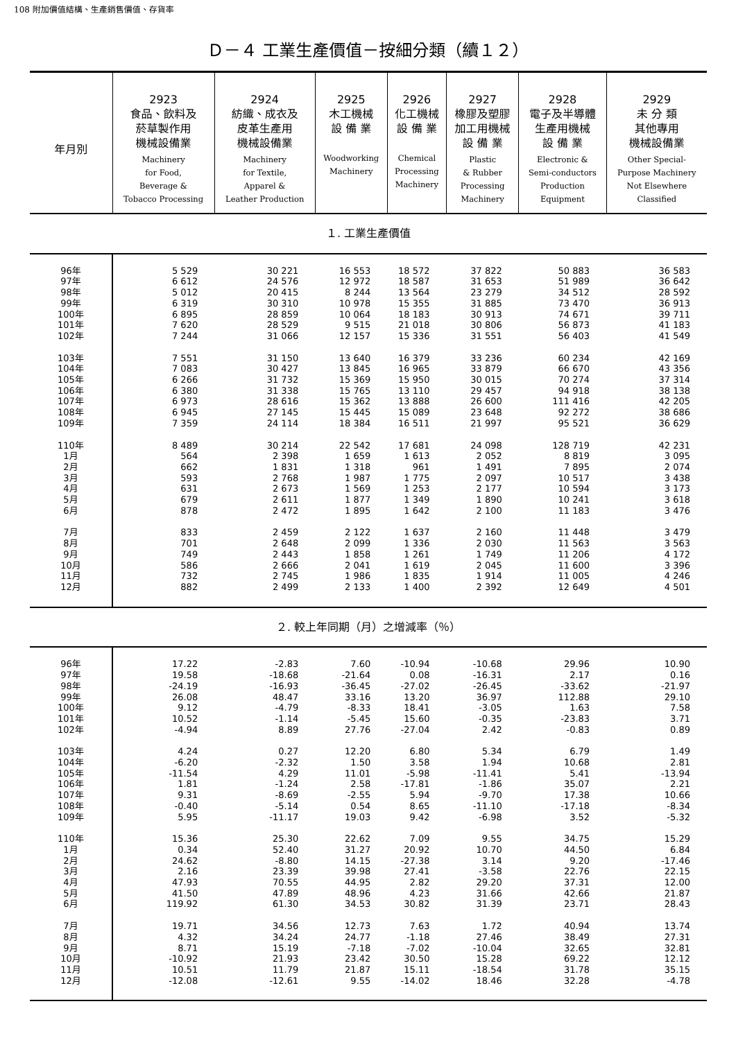108 附加價值結構、生產銷售價值、存貨率
Ｄ－４ 工業生產價值－按細分類（續１２）
| 年月別 | 2923 食品、飲料及 菸草製作用 機械設備業 Machinery for Food, Beverage & Tobacco Processing | 2924 紡織、成衣及 皮革生產用 機械設備業 Machinery for Textile, Apparel & Leather Production | 2925 木工機械 設 備 業 Woodworking Machinery | 2926 化工機械 設 備 業 Chemical Processing Machinery | 2927 橡膠及塑膠 加工用機械 設 備 業 Plastic & Rubber Processing Machinery | 2928 電子及半導體 生產用機械 設 備 業 Electronic & Semi-conductors Production Equipment | 2929 未 分 類 其他專用 機械設備業 Other Special- Purpose Machinery Not Elsewhere Classified |
| --- | --- | --- | --- | --- | --- | --- | --- |
| １. 工業生產價值 | | | | | | | |
| 96年 | 5 529 | 30 221 | 16 553 | 18 572 | 37 822 | 50 883 | 36 583 |
| 97年 | 6 612 | 24 576 | 12 972 | 18 587 | 31 653 | 51 989 | 36 642 |
| 98年 | 5 012 | 20 415 | 8 244 | 13 564 | 23 279 | 34 512 | 28 592 |
| 99年 | 6 319 | 30 310 | 10 978 | 15 355 | 31 885 | 73 470 | 36 913 |
| 100年 | 6 895 | 28 859 | 10 064 | 18 183 | 30 913 | 74 671 | 39 711 |
| 101年 | 7 620 | 28 529 | 9 515 | 21 018 | 30 806 | 56 873 | 41 183 |
| 102年 | 7 244 | 31 066 | 12 157 | 15 336 | 31 551 | 56 403 | 41 549 |
| 103年 | 7 551 | 31 150 | 13 640 | 16 379 | 33 236 | 60 234 | 42 169 |
| 104年 | 7 083 | 30 427 | 13 845 | 16 965 | 33 879 | 66 670 | 43 356 |
| 105年 | 6 266 | 31 732 | 15 369 | 15 950 | 30 015 | 70 274 | 37 314 |
| 106年 | 6 380 | 31 338 | 15 765 | 13 110 | 29 457 | 94 918 | 38 138 |
| 107年 | 6 973 | 28 616 | 15 362 | 13 888 | 26 600 | 111 416 | 42 205 |
| 108年 | 6 945 | 27 145 | 15 445 | 15 089 | 23 648 | 92 272 | 38 686 |
| 109年 | 7 359 | 24 114 | 18 384 | 16 511 | 21 997 | 95 521 | 36 629 |
| 110年 | 8 489 | 30 214 | 22 542 | 17 681 | 24 098 | 128 719 | 42 231 |
| 1月 | 564 | 2 398 | 1 659 | 1 613 | 2 052 | 8 819 | 3 095 |
| 2月 | 662 | 1 831 | 1 318 | 961 | 1 491 | 7 895 | 2 074 |
| 3月 | 593 | 2 768 | 1 987 | 1 775 | 2 097 | 10 517 | 3 438 |
| 4月 | 631 | 2 673 | 1 569 | 1 253 | 2 177 | 10 594 | 3 173 |
| 5月 | 679 | 2 611 | 1 877 | 1 349 | 1 890 | 10 241 | 3 618 |
| 6月 | 878 | 2 472 | 1 895 | 1 642 | 2 100 | 11 183 | 3 476 |
| 7月 | 833 | 2 459 | 2 122 | 1 637 | 2 160 | 11 448 | 3 479 |
| 8月 | 701 | 2 648 | 2 099 | 1 336 | 2 030 | 11 563 | 3 563 |
| 9月 | 749 | 2 443 | 1 858 | 1 261 | 1 749 | 11 206 | 4 172 |
| 10月 | 586 | 2 666 | 2 041 | 1 619 | 2 045 | 11 600 | 3 396 |
| 11月 | 732 | 2 745 | 1 986 | 1 835 | 1 914 | 11 005 | 4 246 |
| 12月 | 882 | 2 499 | 2 133 | 1 400 | 2 392 | 12 649 | 4 501 |
| ２. 較上年同期（月）之增減率（％） | | | | | | | |
| 96年 | 17.22 | -2.83 | 7.60 | -10.94 | -10.68 | 29.96 | 10.90 |
| 97年 | 19.58 | -18.68 | -21.64 | 0.08 | -16.31 | 2.17 | 0.16 |
| 98年 | -24.19 | -16.93 | -36.45 | -27.02 | -26.45 | -33.62 | -21.97 |
| 99年 | 26.08 | 48.47 | 33.16 | 13.20 | 36.97 | 112.88 | 29.10 |
| 100年 | 9.12 | -4.79 | -8.33 | 18.41 | -3.05 | 1.63 | 7.58 |
| 101年 | 10.52 | -1.14 | -5.45 | 15.60 | -0.35 | -23.83 | 3.71 |
| 102年 | -4.94 | 8.89 | 27.76 | -27.04 | 2.42 | -0.83 | 0.89 |
| 103年 | 4.24 | 0.27 | 12.20 | 6.80 | 5.34 | 6.79 | 1.49 |
| 104年 | -6.20 | -2.32 | 1.50 | 3.58 | 1.94 | 10.68 | 2.81 |
| 105年 | -11.54 | 4.29 | 11.01 | -5.98 | -11.41 | 5.41 | -13.94 |
| 106年 | 1.81 | -1.24 | 2.58 | -17.81 | -1.86 | 35.07 | 2.21 |
| 107年 | 9.31 | -8.69 | -2.55 | 5.94 | -9.70 | 17.38 | 10.66 |
| 108年 | -0.40 | -5.14 | 0.54 | 8.65 | -11.10 | -17.18 | -8.34 |
| 109年 | 5.95 | -11.17 | 19.03 | 9.42 | -6.98 | 3.52 | -5.32 |
| 110年 | 15.36 | 25.30 | 22.62 | 7.09 | 9.55 | 34.75 | 15.29 |
| 1月 | 0.34 | 52.40 | 31.27 | 20.92 | 10.70 | 44.50 | 6.84 |
| 2月 | 24.62 | -8.80 | 14.15 | -27.38 | 3.14 | 9.20 | -17.46 |
| 3月 | 2.16 | 23.39 | 39.98 | 27.41 | -3.58 | 22.76 | 22.15 |
| 4月 | 47.93 | 70.55 | 44.95 | 2.82 | 29.20 | 37.31 | 12.00 |
| 5月 | 41.50 | 47.89 | 48.96 | 4.23 | 31.66 | 42.66 | 21.87 |
| 6月 | 119.92 | 61.30 | 34.53 | 30.82 | 31.39 | 23.71 | 28.43 |
| 7月 | 19.71 | 34.56 | 12.73 | 7.63 | 1.72 | 40.94 | 13.74 |
| 8月 | 4.32 | 34.24 | 24.77 | -1.18 | 27.46 | 38.49 | 27.31 |
| 9月 | 8.71 | 15.19 | -7.18 | -7.02 | -10.04 | 32.65 | 32.81 |
| 10月 | -10.92 | 21.93 | 23.42 | 30.50 | 15.28 | 69.22 | 12.12 |
| 11月 | 10.51 | 11.79 | 21.87 | 15.11 | -18.54 | 31.78 | 35.15 |
| 12月 | -12.08 | -12.61 | 9.55 | -14.02 | 18.46 | 32.28 | -4.78 |